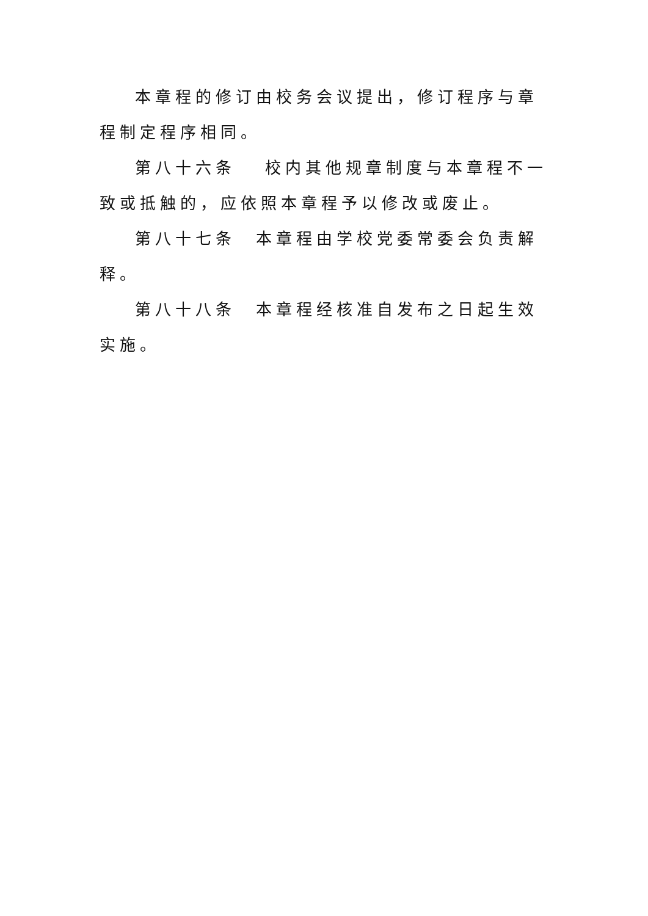本章程的修订由校务会议提出，修订程序与章程制定程序相同。
第八十六条　 校内其他规章制度与本章程不一致或抵触的，应依照本章程予以修改或废止。
第八十七条　本章程由学校党委常委会负责解释。
第八十八条　本章程经核准自发布之日起生效实施。